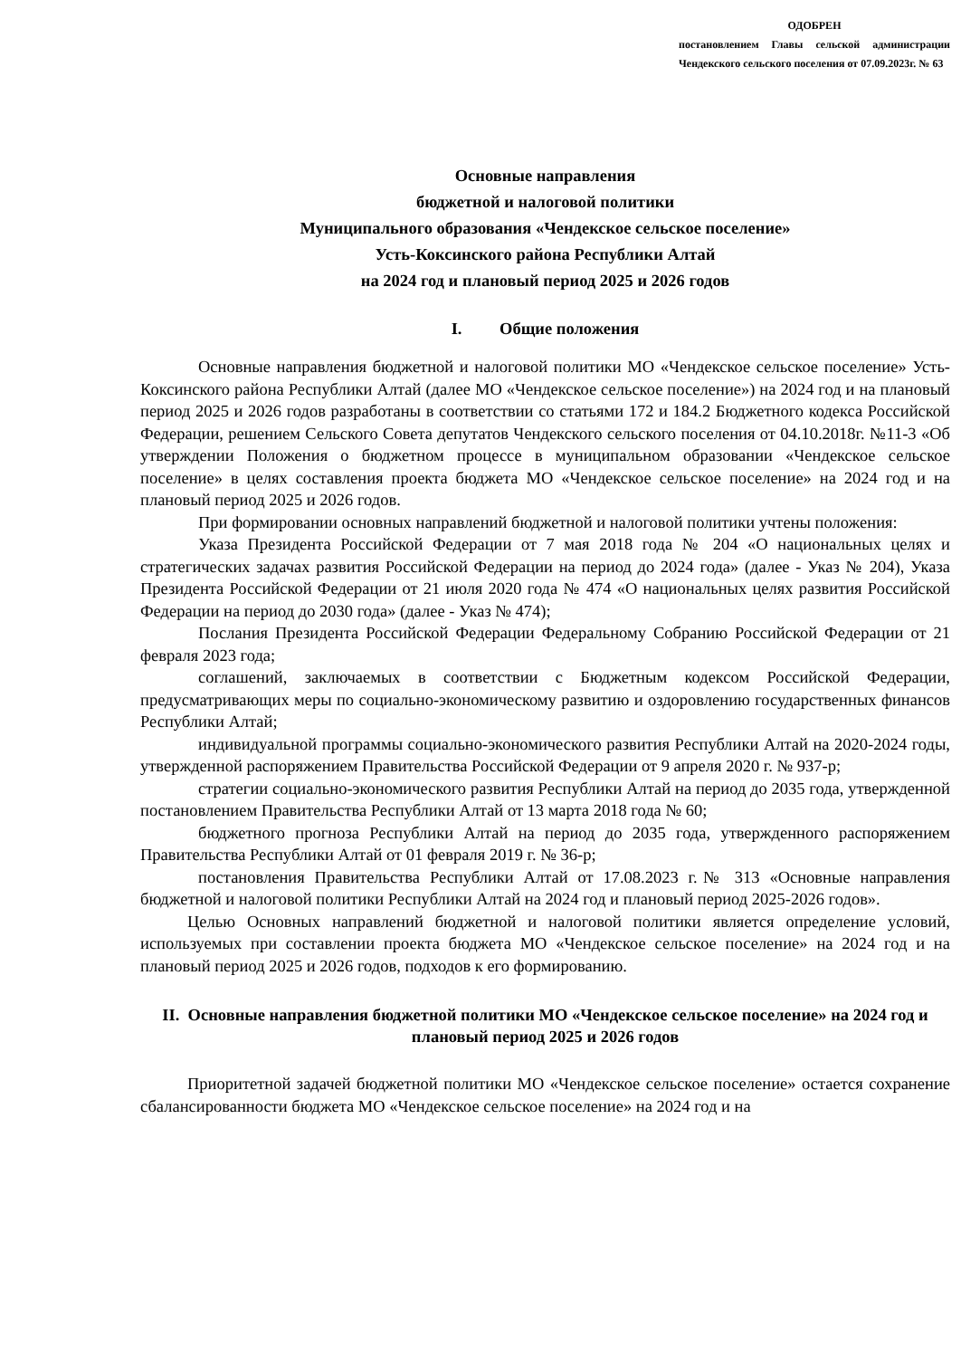ОДОБРЕН
постановлением Главы сельской администрации Чендекского сельского поселения от 07.09.2023г. № 63
Основные направления
бюджетной и налоговой политики
Муниципального образования «Чендекское сельское поселение»
Усть-Коксинского района Республики Алтай
на 2024 год и плановый период 2025 и 2026 годов
I. Общие положения
Основные направления бюджетной и налоговой политики МО «Чендекское сельское поселение» Усть-Коксинского района Республики Алтай (далее МО «Чендекское сельское поселение») на 2024 год и на плановый период 2025 и 2026 годов разработаны в соответствии со статьями 172 и 184.2 Бюджетного кодекса Российской Федерации, решением Сельского Совета депутатов Чендекского сельского поселения от 04.10.2018г. №11-3 «Об утверждении Положения о бюджетном процессе в муниципальном образовании «Чендекское сельское поселение» в целях составления проекта бюджета МО «Чендекское сельское поселение» на 2024 год и на плановый период 2025 и 2026 годов.
При формировании основных направлений бюджетной и налоговой политики учтены положения:
Указа Президента Российской Федерации от 7 мая 2018 года № 204 «О национальных целях и стратегических задачах развития Российской Федерации на период до 2024 года» (далее - Указ № 204), Указа Президента Российской Федерации от 21 июля 2020 года № 474 «О национальных целях развития Российской Федерации на период до 2030 года» (далее - Указ № 474);
Послания Президента Российской Федерации Федеральному Собранию Российской Федерации от 21 февраля 2023 года;
соглашений, заключаемых в соответствии с Бюджетным кодексом Российской Федерации, предусматривающих меры по социально-экономическому развитию и оздоровлению государственных финансов Республики Алтай;
индивидуальной программы социально-экономического развития Республики Алтай на 2020-2024 годы, утвержденной распоряжением Правительства Российской Федерации от 9 апреля 2020 г. № 937-р;
стратегии социально-экономического развития Республики Алтай на период до 2035 года, утвержденной постановлением Правительства Республики Алтай от 13 марта 2018 года № 60;
бюджетного прогноза Республики Алтай на период до 2035 года, утвержденного распоряжением Правительства Республики Алтай от 01 февраля 2019 г. № 36-р;
постановления Правительства Республики Алтай от 17.08.2023 г.№ 313 «Основные направления бюджетной и налоговой политики Республики Алтай на 2024 год и плановый период 2025-2026 годов».
Целью Основных направлений бюджетной и налоговой политики является определение условий, используемых при составлении проекта бюджета МО «Чендекское сельское поселение» на 2024 год и на плановый период 2025 и 2026 годов, подходов к его формированию.
II. Основные направления бюджетной политики МО «Чендекское сельское поселение» на 2024 год и плановый период 2025 и 2026 годов
Приоритетной задачей бюджетной политики МО «Чендекское сельское поселение» остается сохранение сбалансированности бюджета МО «Чендекское сельское поселение» на 2024 год и на